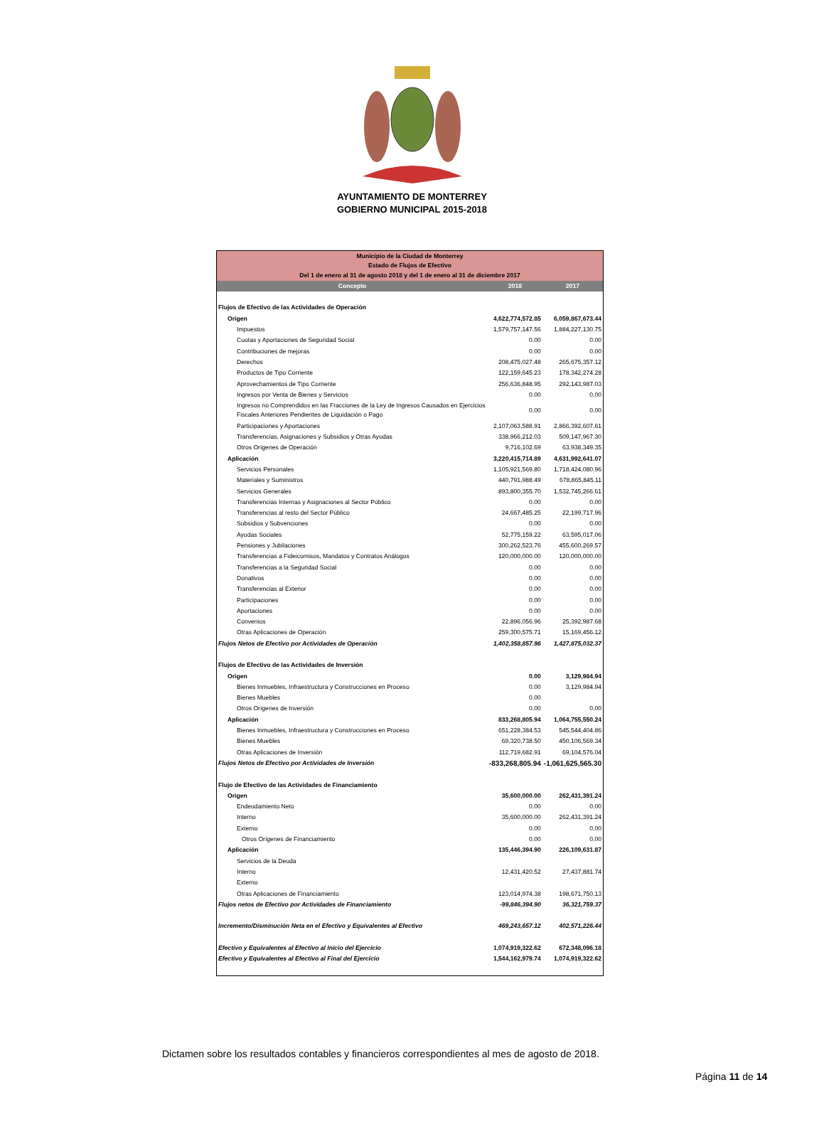AYUNTAMIENTO DE MONTERREY
GOBIERNO MUNICIPAL 2015-2018
| Municipio de la Ciudad de Monterrey Estado de Flujos de Efectivo Del 1 de enero al 31 de agosto 2018 y del 1 de enero al 31 de diciembre 2017 | | |
| Concepto | 2018 | 2017 |
| Flujos de Efectivo de las Actividades de Operación | | |
| Origen | 4,622,774,572.85 | 6,059,867,673.44 |
| Impuestos | 1,579,757,147.56 | 1,884,227,130.75 |
| Cuotas y Aportaciones de Seguridad Social | 0.00 | 0.00 |
| Contribuciones de mejoras | 0.00 | 0.00 |
| Derechos | 208,475,027.48 | 265,675,357.12 |
| Productos de Tipo Corriente | 122,159,645.23 | 178,342,274.28 |
| Aprovechamientos de Tipo Corriente | 256,636,848.95 | 292,143,987.03 |
| Ingresos por Venta de Bienes y Servicios | 0.00 | 0.00 |
| Ingresos no Comprendidos en las Fracciones de la Ley de Ingresos Causados en Ejercicios Fiscales Anteriores Pendientes de Liquidación o Pago | 0.00 | 0.00 |
| Participaciones y Aportaciones | 2,107,063,588.91 | 2,866,392,607.61 |
| Transferencias, Asignaciones y Subsidios y Otras Ayudas | 338,966,212.03 | 509,147,967.30 |
| Otros Orígenes de Operación | 9,716,102.69 | 63,938,349.35 |
| Aplicación | 3,220,415,714.89 | 4,631,992,641.07 |
| Servicios Personales | 1,105,921,569.80 | 1,718,424,080.96 |
| Materiales y Suministros | 440,791,988.49 | 678,865,845.11 |
| Servicios Generales | 893,800,355.70 | 1,532,745,266.61 |
| Transferencias Internas y Asignaciones al Sector Público | 0.00 | 0.00 |
| Transferencias al resto del Sector Público | 24,667,485.25 | 22,199,717.96 |
| Subsidios y Subvenciones | 0.00 | 0.00 |
| Ayudas Sociales | 52,775,159.22 | 63,595,017.06 |
| Pensiones y Jubilaciones | 300,262,523.76 | 455,600,269.57 |
| Transferencias a Fideicomisos, Mandatos y Contratos Análogos | 120,000,000.00 | 120,000,000.00 |
| Transferencias a la Seguridad Social | 0.00 | 0.00 |
| Donativos | 0.00 | 0.00 |
| Transferencias al Exterior | 0.00 | 0.00 |
| Participaciones | 0.00 | 0.00 |
| Aportaciones | 0.00 | 0.00 |
| Convenios | 22,896,056.96 | 25,392,987.68 |
| Otras Aplicaciones de Operación | 259,300,575.71 | 15,169,456.12 |
| Flujos Netos de Efectivo por Actividades de Operación | 1,402,358,857.96 | 1,427,875,032.37 |
| Flujos de Efectivo de las Actividades de Inversión | | |
| Origen | 0.00 | 3,129,984.94 |
| Bienes Inmuebles, Infraestructura y Construcciones en Proceso | 0.00 | 3,129,984.94 |
| Bienes Muebles | 0.00 | |
| Otros Orígenes de Inversión | 0.00 | 0.00 |
| Aplicación | 833,268,805.94 | 1,064,755,550.24 |
| Bienes Inmuebles, Infraestructura y Construcciones en Proceso | 651,228,384.53 | 545,544,404.86 |
| Bienes Muebles | 69,320,738.50 | 450,106,569.34 |
| Otras Aplicaciones de Inversión | 112,719,682.91 | 69,104,576.04 |
| Flujos Netos de Efectivo por Actividades de Inversión | -833,268,805.94 | -1,061,625,565.30 |
| Flujo de Efectivo de las Actividades de Financiamiento | | |
| Origen | 35,600,000.00 | 262,431,391.24 |
| Endeudamiento Neto | 0.00 | 0.00 |
| Interno | 35,600,000.00 | 262,431,391.24 |
| Externo | 0.00 | 0.00 |
| Otros Orígenes de Financiamiento | 0.00 | 0.00 |
| Aplicación | 135,446,394.90 | 226,109,631.87 |
| Servicios de la Deuda | | |
| Interno | 12,431,420.52 | 27,437,881.74 |
| Externo | | |
| Otras Aplicaciones de Financiamiento | 123,014,974.38 | 198,671,750.13 |
| Flujos netos de Efectivo por Actividades de Financiamiento | -99,846,394.90 | 36,321,759.37 |
| Incremento/Disminución Neta en el Efectivo y Equivalentes al Efectivo | 469,243,657.12 | 402,571,226.44 |
| Efectivo y Equivalentes al Efectivo al Inicio del Ejercicio | 1,074,919,322.62 | 672,348,096.18 |
| Efectivo y Equivalentes al Efectivo al Final del Ejercicio | 1,544,162,979.74 | 1,074,919,322.62 |
Dictamen sobre los resultados contables y financieros correspondientes al mes de agosto de 2018.
Página 11 de 14